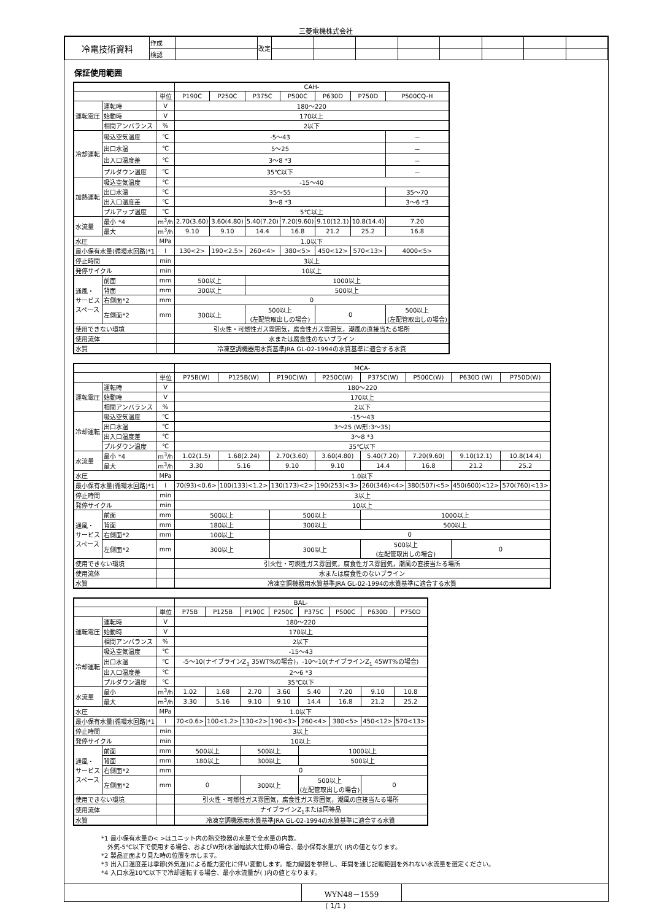三菱電機株式会社
| 冷電技術資料 | 作成 | | 改定 | | | | | | | | |
| | 検認 | | | | | | | | | | |
保証使用範囲
| | | | CAH- | | | | | | |
| | | 単位 | P190C | P250C | P375C | P500C | P630D | P750D | P500CQ-H |
| 運転電圧 | 運転時 | V | 180～220 | | | | | | |
| | 始動時 | V | 170以上 | | | | | | |
| | 相間アンバランス | % | 2以下 | | | | | | |
| 冷却運転 | 吸込空気温度 | ℃ | -5～43 | | | | | | － |
| | 出口水温 | ℃ | 5～25 | | | | | | － |
| | 出入口温度差 | ℃ | 3～8 *3 | | | | | | － |
| | プルダウン温度 | ℃ | 35℃以下 | | | | | | － |
| 加熱運転 | 吸込空気温度 | ℃ | -15～40 | | | | | | |
| | 出口水温 | ℃ | 35～55 | | | | | | 35～70 |
| | 出入口温度差 | ℃ | 3～8 *3 | | | | | | 3～6 *3 |
| | プルアップ温度 | ℃ | 5℃以上 | | | | | | |
| 水流量 | 最小 *4 | m<sup>3</sup>/h | 2.70(3.60) | 3.60(4.80) | 5.40(7.20) | 7.20(9.60) | 9.10(12.1) | 10.8(14.4) | 7.20 |
| | 最大 | m<sup>3</sup>/h | 9.10 | 9.10 | 14.4 | 16.8 | 21.2 | 25.2 | 16.8 |
| 水圧 | | MPa | 1.0以下 | | | | | | |
| 最小保有水量(循環水回路)*1 | | l | 130<2> | 190<2.5> | 260<4> | 380<5> | 450<12> | 570<13> | 4000<5> |
| 停止時間 | | min | 3以上 | | | | | | |
| 発停サイクル | | min | 10以上 | | | | | | |
| 通風・ サービス スペース | 前面 | mm | 500以上 | | 1000以上 | | | | |
| | 背面 | mm | 300以上 | | 500以上 | | | | |
| | 右側面*2 | mm | 0 | | | | | | |
| | 左側面*2 | mm | 300以上 | | 500以上 (左配管取出しの場合) | | 0 | | 500以上 (左配管取出しの場合) |
| 使用できない環境 | | | 引火性・可燃性ガス雰囲気，腐食性ガス雰囲気，潮風の直接当たる場所 | | | | | | |
| 使用流体 | | | 水または腐食性のないブライン | | | | | | |
| 水質 | | | 冷凍空調機器用水質基準JRA GL-02-1994の水質基準に適合する水質 | | | | | | |
| | | | MCA- | | | | | | | |
| | | 単位 | P75B(W) | P125B(W) | P190C(W) | P250C(W) | P375C(W) | P500C(W) | P630D (W) | P750D(W) |
| 運転電圧 | 運転時 | V | 180～220 | | | | | | | |
| | 始動時 | V | 170以上 | | | | | | | |
| | 相間アンバランス | % | 2以下 | | | | | | | |
| 冷却運転 | 吸込空気温度 | ℃ | -15～43 | | | | | | | |
| | 出口水温 | ℃ | 3～25 (W形:3～35) | | | | | | | |
| | 出入口温度差 | ℃ | 3～8 *3 | | | | | | | |
| | プルダウン温度 | ℃ | 35℃以下 | | | | | | | |
| 水流量 | 最小 *4 | m<sup>3</sup>/h | 1.02(1.5) | 1.68(2.24) | 2.70(3.60) | 3.60(4.80) | 5.40(7.20) | 7.20(9.60) | 9.10(12.1) | 10.8(14.4) |
| | 最大 | m<sup>3</sup>/h | 3.30 | 5.16 | 9.10 | 9.10 | 14.4 | 16.8 | 21.2 | 25.2 |
| 水圧 | | MPa | 1.0以下 | | | | | | | |
| 最小保有水量(循環水回路)*1 | | l | 70(93)<0.6> | 100(133)<1.2> | 130(173)<2> | 190(253)<3> | 260(346)<4> | 380(507)<5> | 450(600)<12> | 570(760)<13> |
| 停止時間 | | min | 3以上 | | | | | | | |
| 発停サイクル | | min | 10以上 | | | | | | | |
| 通風・ サービス スペース | 前面 | mm | 500以上 | | 500以上 | | 1000以上 | | | |
| | 背面 | mm | 180以上 | | 300以上 | | 500以上 | | | |
| | 右側面*2 | mm | 100以上 | | 0 | | | | | |
| | 左側面*2 | mm | 300以上 | | 300以上 | | 500以上 (左配管取出しの場合) | | 0 | |
| 使用できない環境 | | | 引火性・可燃性ガス雰囲気，腐食性ガス雰囲気，潮風の直接当たる場所 | | | | | | | |
| 使用流体 | | | 水または腐食性のないブライン | | | | | | | |
| 水質 | | | 冷凍空調機器用水質基準JRA GL-02-1994の水質基準に適合する水質 | | | | | | | |
| | | | BAL- | | | | | | | |
| | | 単位 | P75B | P125B | P190C | P250C | P375C | P500C | P630D | P750D |
| 運転電圧 | 運転時 | V | 180～220 | | | | | | | |
| | 始動時 | V | 170以上 | | | | | | | |
| | 相間アンバランス | % | 2以下 | | | | | | | |
| 冷却運転 | 吸込空気温度 | ℃ | -15～43 | | | | | | | |
| | 出口水温 | ℃ | -5～10(ナイブラインZ<sub>1</sub> 35WT%の場合)，-10～10(ナイブラインZ<sub>1</sub> 45WT%の場合) | | | | | | | |
| | 出入口温度差 | ℃ | 2～6 *3 | | | | | | | |
| | プルダウン温度 | ℃ | 35℃以下 | | | | | | | |
| 水流量 | 最小 | m<sup>3</sup>/h | 1.02 | 1.68 | 2.70 | 3.60 | 5.40 | 7.20 | 9.10 | 10.8 |
| | 最大 | m<sup>3</sup>/h | 3.30 | 5.16 | 9.10 | 9.10 | 14.4 | 16.8 | 21.2 | 25.2 |
| 水圧 | | MPa | 1.0以下 | | | | | | | |
| 最小保有水量(循環水回路)*1 | | l | 70<0.6> | 100<1.2> | 130<2> | 190<3> | 260<4> | 380<5> | 450<12> | 570<13> |
| 停止時間 | | min | 3以上 | | | | | | | |
| 発停サイクル | | min | 10以上 | | | | | | | |
| 通風・ サービス スペース | 前面 | mm | 500以上 | | 500以上 | | 1000以上 | | | |
| | 背面 | mm | 180以上 | | 300以上 | | 500以上 | | | |
| | 右側面*2 | mm | 0 | | | | | | | |
| | 左側面*2 | mm | 0 | | 300以上 | | 500以上 (左配管取出しの場合) | | 0 | |
| 使用できない環境 | | | 引火性・可燃性ガス雰囲気，腐食性ガス雰囲気，潮風の直接当たる場所 | | | | | | | |
| 使用流体 | | | ナイブラインZ<sub>1</sub>または同等品 | | | | | | | |
| 水質 | | | 冷凍空調機器用水質基準JRA GL-02-1994の水質基準に適合する水質 | | | | | | | |
*1 最小保有水量の< >はユニット内の熱交換器の水量で全水量の内数。
　外気-5℃以下で使用する場合、およびW形(水温幅拡大仕様)の場合、最小保有水量が( )内の値となります。
*2 製品正面より見た時の位置を示します。
*3 出入口温度差は季節(外気温)による能力変化に伴い変動します。能力線図を参照し、年間を通じ記載範囲を外れない水流量を選定ください。
*4 入口水温10℃以下で冷却運転する場合、最小水流量が( )内の値となります。
| | WYN48－1559 | |
( 1/1 )